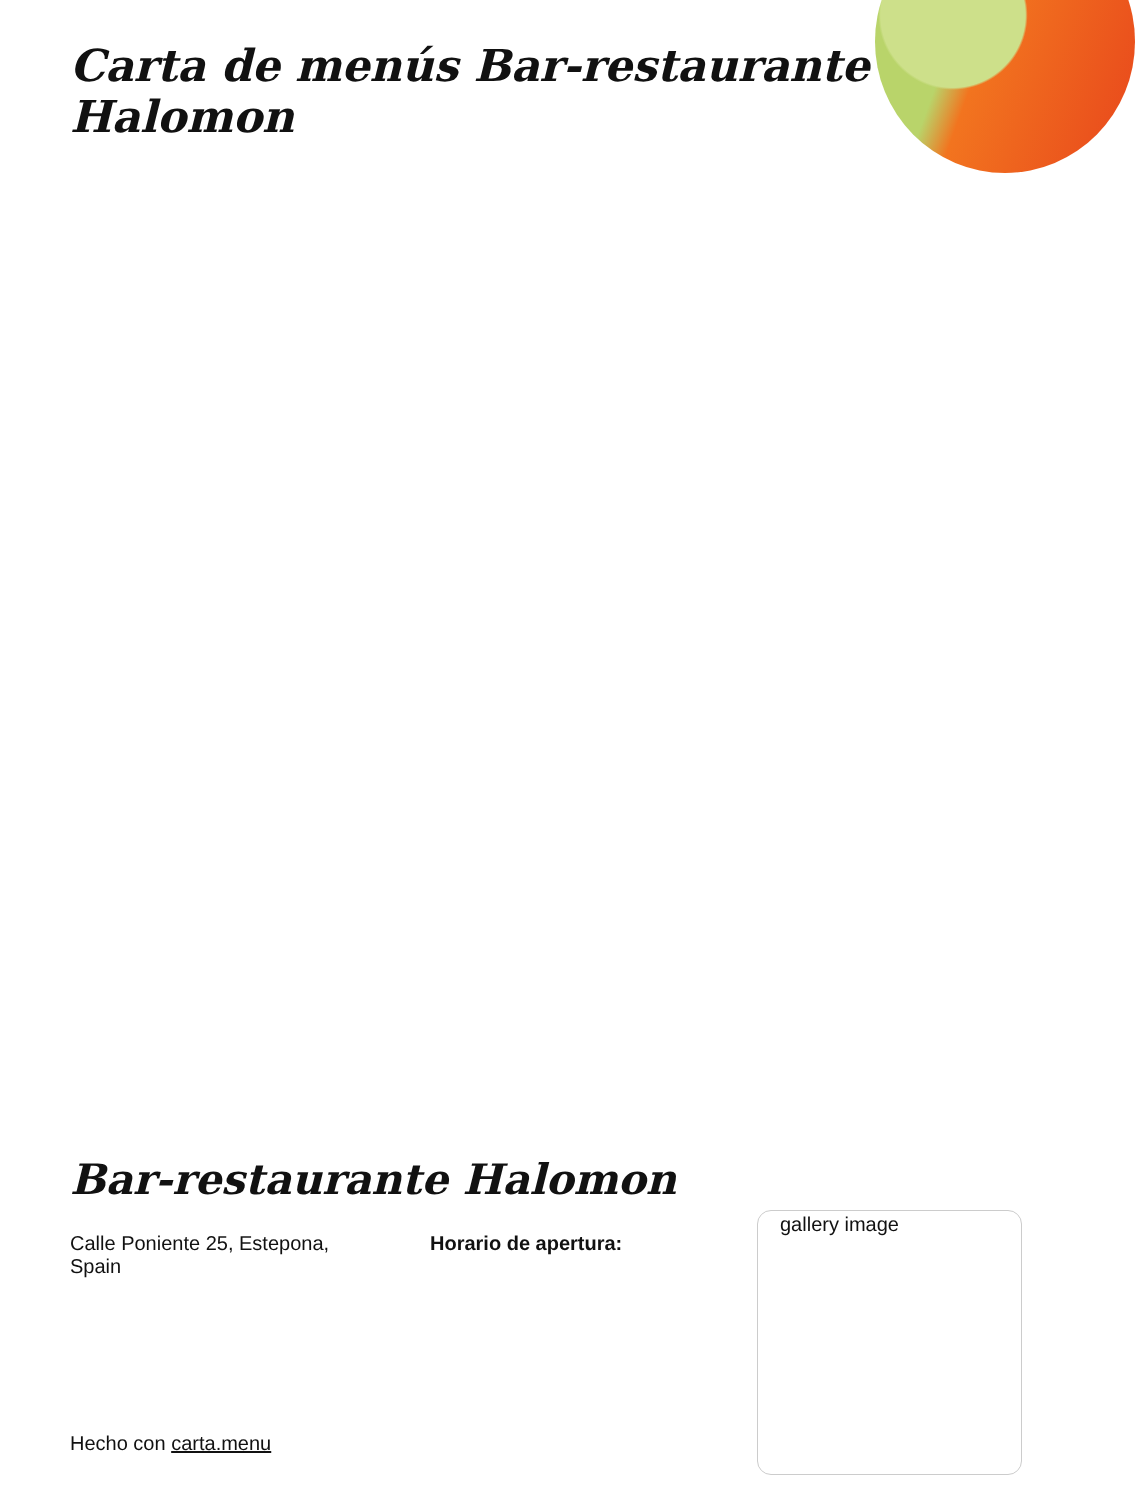Carta de menús Bar-restaurante Halomon
Bar-restaurante Halomon
Calle Poniente 25, Estepona, Spain
Horario de apertura:
gallery image
Hecho con carta.menu